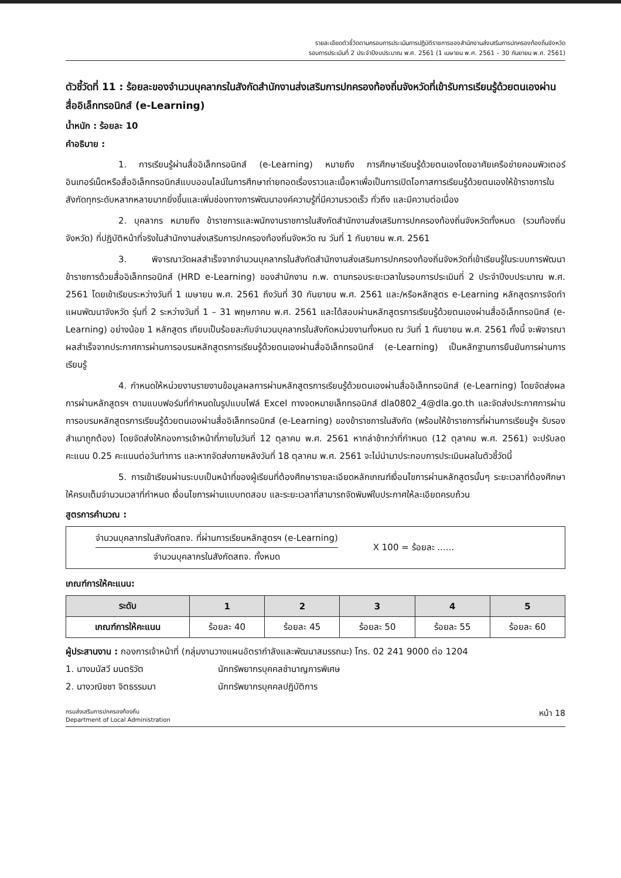รายละเอียดตัวชี้วัดตามกรอบการประเมินการปฏิบัติราชการของสำนักงานส่งเสริมการปกครองท้องถิ่นจังหวัด
รอบการประเมินที่ 2 ประจำปีงบประมาณ พ.ศ. 2561 (1 เมษายน พ.ศ. 2561 – 30 กันยายน พ.ศ. 2561)
ตัวชี้วัดที่ 11 : ร้อยละของจำนวนบุคลากรในสังกัดสำนักงานส่งเสริมการปกครองท้องถิ่นจังหวัดที่เข้ารับการเรียนรู้ด้วยตนเองผ่านสื่ออิเล็กทรอนิกส์ (e-Learning)
น้ำหนัก : ร้อยละ 10
คำอธิบาย :
1. การเรียนรู้ผ่านสื่ออิเล็กทรอนิกส์ (e-Learning) หมายถึง การศึกษาเรียนรู้ด้วยตนเองโดยอาศัยเครือข่ายคอมพิวเตอร์อินเทอร์เน็ตหรือสื่ออิเล็กทรอนิกส์แบบออนไลน์ในการศึกษาถ่ายทอดเรื่องราวและเนื้อหาเพื่อเป็นการเปิดโอกาสการเรียนรู้ด้วยตนเองให้ข้าราชการในสังกัดทุกระดับหลากหลายมากยิ่งขึ้นและเพิ่มช่องทางการพัฒนาองค์ความรู้ที่มีความรวดเร็ว ทั่วถึง และมีความต่อเนื่อง
2. บุคลากร หมายถึง ข้าราชการและพนักงานราชการในสังกัดสำนักงานส่งเสริมการปกครองท้องถิ่นจังหวัดทั้งหมด (รวมท้องถิ่นจังหวัด) ที่ปฏิบัติหน้าที่จริงในสำนักงานส่งเสริมการปกครองท้องถิ่นจังหวัด ณ วันที่ 1 กันยายน พ.ศ. 2561
3. พิจารณาวัดผลสำเร็จจากจำนวนบุคลากรในสังกัดสำนักงานส่งเสริมการปกครองท้องถิ่นจังหวัดที่เข้าเรียนรู้ในระบบการพัฒนาข้าราชการด้วยสื่ออิเล็กทรอนิกส์ (HRD e-Learning) ของสำนักงาน ก.พ. ตามกรอบระยะเวลาในรอบการประเมินที่ 2 ประจำปีงบประมาณ พ.ศ. 2561 โดยเข้าเรียนระหว่างวันที่ 1 เมษายน พ.ศ. 2561 ถึงวันที่ 30 กันยายน พ.ศ. 2561 และ/หรือหลักสูตร e-Learning หลักสูตรการจัดทำแผนพัฒนาจังหวัด รุ่นที่ 2 ระหว่างวันที่ 1 – 31 พฤษภาคม พ.ศ. 2561 และได้สอบผ่านหลักสูตรการเรียนรู้ด้วยตนเองผ่านสื่ออิเล็กทรอนิกส์ (e-Learning) อย่างน้อย 1 หลักสูตร เทียบเป็นร้อยละกับจำนวนบุคลากรในสังกัดหน่วยงานทั้งหมด ณ วันที่ 1 กันยายน พ.ศ. 2561 ทั้งนี้ จะพิจารณาผลสำเร็จจากประกาศการผ่านการอบรมหลักสูตรการเรียนรู้ด้วยตนเองผ่านสื่ออิเล็กทรอนิกส์ (e-Learning) เป็นหลักฐานการยืนยันการผ่านการเรียนรู้
4. กำหนดให้หน่วยงานรายงานข้อมูลผลการผ่านหลักสูตรการเรียนรู้ด้วยตนเองผ่านสื่ออิเล็กทรอนิกส์ (e-Learning) โดยจัดส่งผลการผ่านหลักสูตรฯ ตามแบบฟอร์มที่กำหนดในรูปแบบไฟล์ Excel ทางจดหมายเล็กทรอนิกส์ dla0802_4@dla.go.th และจัดส่งประกาศการผ่านการอบรมหลักสูตรการเรียนรู้ด้วยตนเองผ่านสื่ออิเล็กทรอนิกส์ (e-Learning) ของข้าราชการในสังกัด (พร้อมให้ข้าราชการที่ผ่านการเรียนรู้ฯ รับรองสำเนาถูกต้อง) โดยจัดส่งให้กองการเจ้าหน้าที่ภายในวันที่ 12 ตุลาคม พ.ศ. 2561 หากล่าช้ากว่าที่กำหนด (12 ตุลาคม พ.ศ. 2561) จะปรับลดคะแนน 0.25 คะแนนต่อวันทำการ และหากจัดส่งภายหลังวันที่ 18 ตุลาคม พ.ศ. 2561 จะไม่นำมาประกอบการประเมินผลในตัวชี้วัดนี้
5. การเข้าเรียนผ่านระบบเป็นหน้าที่ของผู้เรียนที่ต้องศึกษารายละเอียดหลักเกณฑ์เงื่อนไขการผ่านหลักสูตรนั้นๆ ระยะเวลาที่ต้องศึกษาให้ครบเต็มจำนวนเวลาที่กำหนด เงื่อนไขการผ่านแบบทดสอบ และระยะเวลาที่สามารถจัดพิมพ์ใบประกาศให้ละเอียดครบถ้วน
สูตรการคำนวณ :
จำนวนบุคลากรในสังกัดสถจ. ที่ผ่านการเรียนหลักสูตรฯ (e-Learning)
จำนวนบุคลากรในสังกัดสถจ. ทั้งหมด
X 100 = ร้อยละ ......
เกณฑ์การให้คะแนน:
| ระดับ | 1 | 2 | 3 | 4 | 5 |
| --- | --- | --- | --- | --- | --- |
| เกณฑ์การให้คะแนน | ร้อยละ 40 | ร้อยละ 45 | ร้อยละ 50 | ร้อยละ 55 | ร้อยละ 60 |
ผู้ประสานงาน : กองการเจ้าหน้าที่ (กลุ่มงานวางแผนอัตรากำลังและพัฒนาสมรรถนะ) โทร. 02 241 9000 ต่อ 1204
1. นางมนัสวี มนตริวัต นักทรัพยากรบุคคลชำนาญการพิเศษ
2. นางวณิชชา จิตธรรมมา นักทรัพยากรบุคคลปฏิบัติการ
กรมส่งเสริมการปกครองท้องถิ่น
Department of Local Administration
หน้า 18